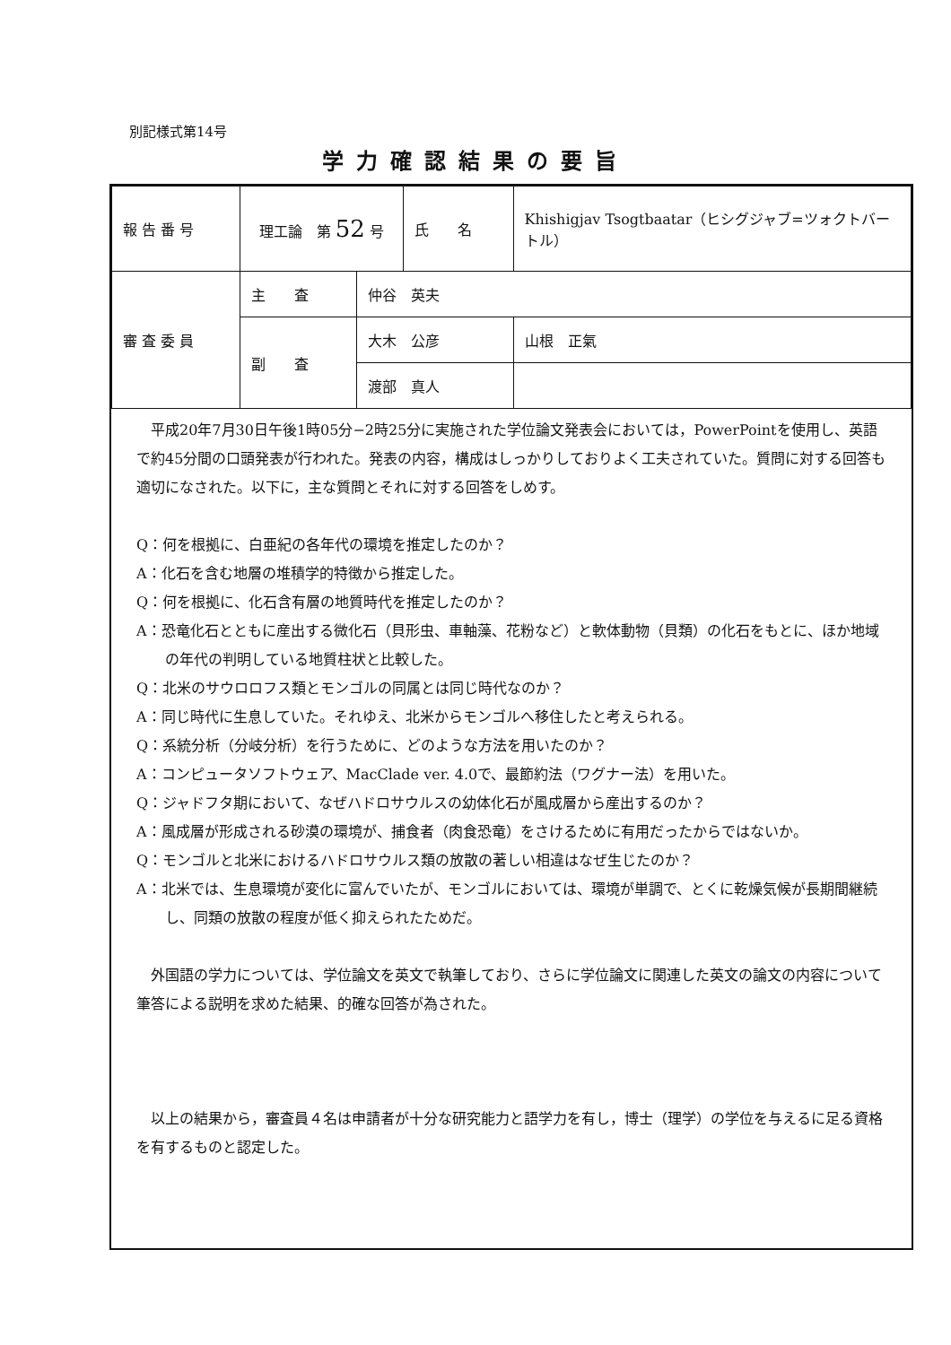別記様式第14号
学力確認結果の要旨
| 報 告 番 号 | 理工論 第 52 号 | | 氏 名 | Khishigjav Tsogtbaatar（ヒシグジャブ=ツォクトバートル） |
| 審 査 委 員 | 主 査 | 仲谷 英夫 | | |
| | 副 査 | 大木 公彦 | | 山根 正氣 |
| | | 渡部 真人 | | |
平成20年7月30日午後1時05分−2時25分に実施された学位論文発表会においては，PowerPointを使用し、英語で約45分間の口頭発表が行われた。発表の内容，構成はしっかりしておりよく工夫されていた。質問に対する回答も適切になされた。以下に，主な質問とそれに対する回答をしめす。
Q：何を根拠に、白亜紀の各年代の環境を推定したのか？
A：化石を含む地層の堆積学的特徴から推定した。
Q：何を根拠に、化石含有層の地質時代を推定したのか？
A：恐竜化石とともに産出する微化石（貝形虫、車軸藻、花粉など）と軟体動物（貝類）の化石をもとに、ほか地域の年代の判明している地質柱状と比較した。
Q：北米のサウロロフス類とモンゴルの同属とは同じ時代なのか？
A：同じ時代に生息していた。それゆえ、北米からモンゴルへ移住したと考えられる。
Q：系統分析（分岐分析）を行うために、どのような方法を用いたのか？
A：コンピュータソフトウェア、MacClade ver. 4.0で、最節約法（ワグナー法）を用いた。
Q：ジャドフタ期において、なぜハドロサウルスの幼体化石が風成層から産出するのか？
A：風成層が形成される砂漠の環境が、捕食者（肉食恐竜）をさけるために有用だったからではないか。
Q：モンゴルと北米におけるハドロサウルス類の放散の著しい相違はなぜ生じたのか？
A：北米では、生息環境が変化に富んでいたが、モンゴルにおいては、環境が単調で、とくに乾燥気候が長期間継続し、同類の放散の程度が低く抑えられたためだ。
外国語の学力については、学位論文を英文で執筆しており、さらに学位論文に関連した英文の論文の内容について筆答による説明を求めた結果、的確な回答が為された。
以上の結果から，審査員４名は申請者が十分な研究能力と語学力を有し，博士（理学）の学位を与えるに足る資格を有するものと認定した。